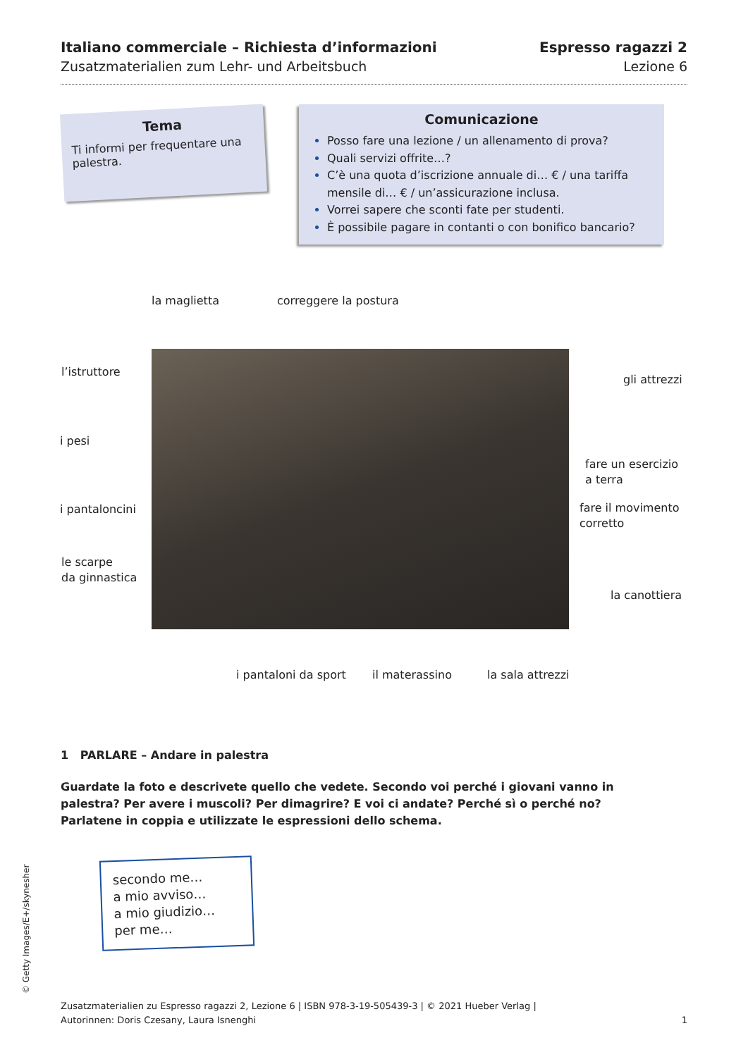Italiano commerciale – Richiesta d’informazioni
Zusatzmaterialien zum Lehr- und Arbeitsbuch
Espresso ragazzi 2
Lezione 6
Tema
Ti informi per frequentare una palestra.
Comunicazione
Posso fare una lezione / un allenamento di prova?
Quali servizi offrite…?
C’è una quota d’iscrizione annuale di… € / una tariffa mensile di… € / un’assicurazione inclusa.
Vorrei sapere che sconti fate per studenti.
È possibile pagare in contanti o con bonifico bancario?
la maglietta correggere la postura
l’istruttore
gli attrezzi
i pesi
fare un esercizio
a terra
i pantaloncini
fare il movimento
corretto
le scarpe
da ginnastica
la canottiera
i pantaloni da sport il materassino la sala attrezzi
1 PARLARE – Andare in palestra
Guardate la foto e descrivete quello che vedete. Secondo voi perché i giovani vanno in palestra? Per avere i muscoli? Per dimagrire? E voi ci andate? Perché sì o perché no? Parlatene in coppia e utilizzate le espressioni dello schema.
secondo me…
a mio avviso…
a mio giudizio…
per me…
© Getty Images/E+/skynesher
Zusatzmaterialien zu Espresso ragazzi 2, Lezione 6 | ISBN 978-3-19-505439-3 | © 2021 Hueber Verlag |
Autorinnen: Doris Czesany, Laura Isnenghi
1